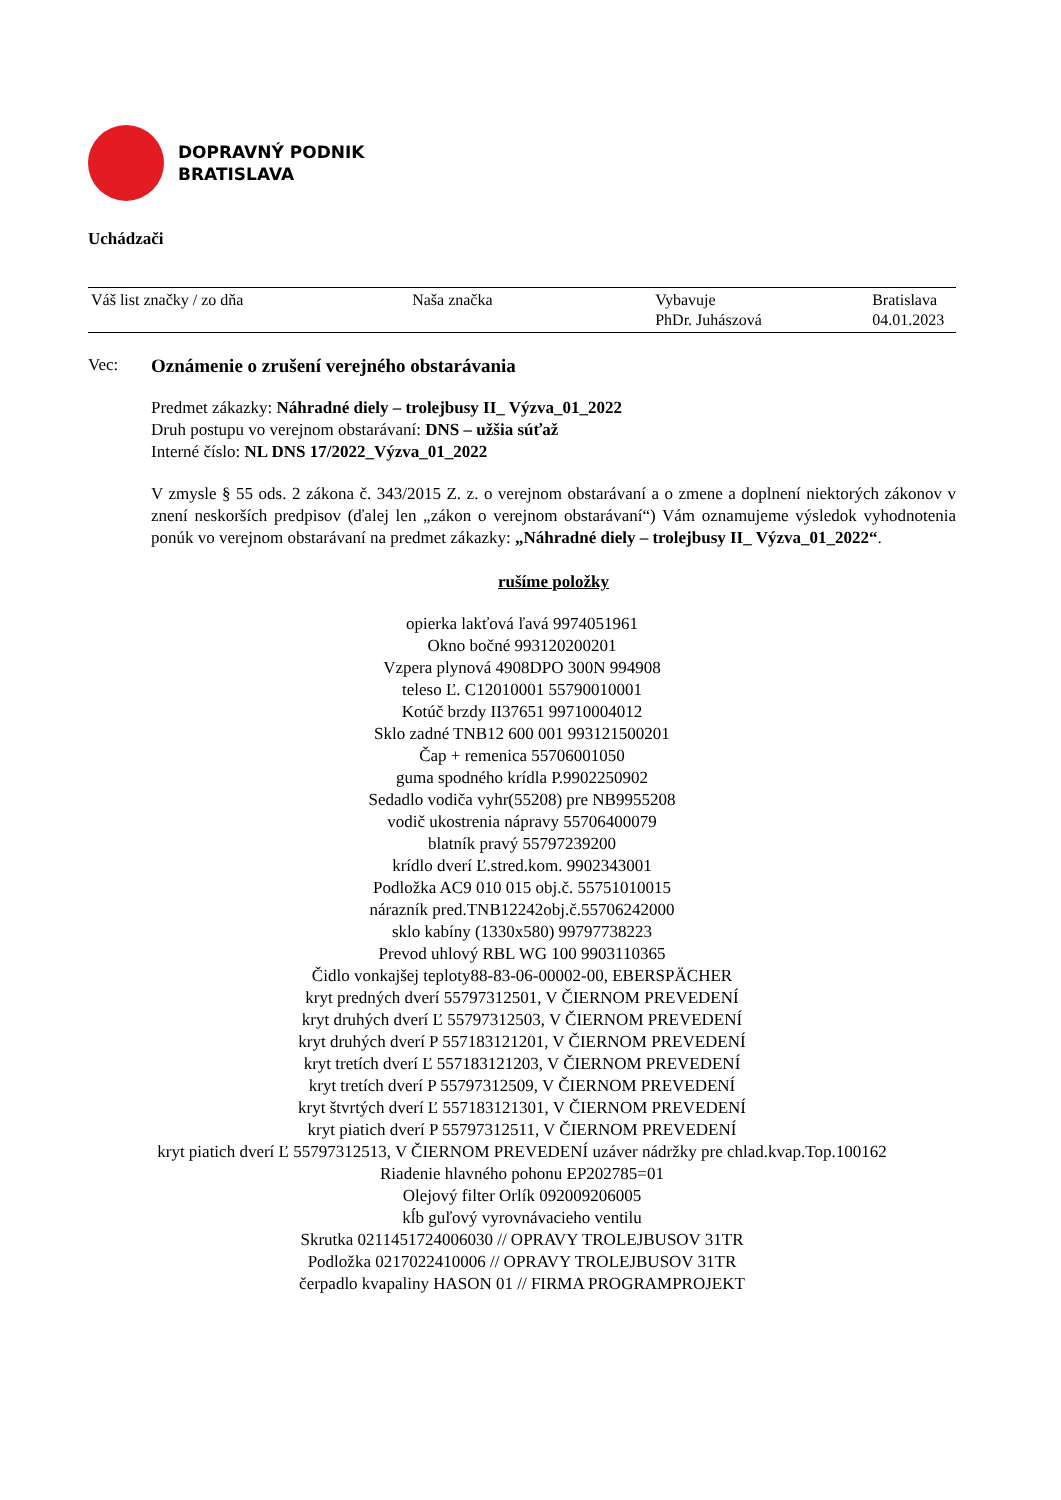DOPRAVNÝ PODNIK
BRATISLAVA
Uchádzači
| Váš list značky / zo dňa | Naša značka | Vybavuje PhDr. Juhászová | Bratislava 04.01.2023 |
Vec: Oznámenie o zrušení verejného obstarávania
Predmet zákazky: Náhradné diely – trolejbusy II_ Výzva_01_2022
Druh postupu vo verejnom obstarávaní: DNS – užšia súťaž
Interné číslo: NL DNS 17/2022_Výzva_01_2022
V zmysle § 55 ods. 2 zákona č. 343/2015 Z. z. o verejnom obstarávaní a o zmene a doplnení niektorých zákonov v znení neskorších predpisov (ďalej len „zákon o verejnom obstarávaní“) Vám oznamujeme výsledok vyhodnotenia ponúk vo verejnom obstarávaní na predmet zákazky: „Náhradné diely – trolejbusy II_ Výzva_01_2022“.
rušíme položky
opierka lakťová ľavá 9974051961
Okno bočné 993120200201
Vzpera plynová 4908DPO 300N 994908
teleso Ľ. C12010001 55790010001
Kotúč brzdy II37651 99710004012
Sklo zadné TNB12 600 001 993121500201
Čap + remenica 55706001050
guma spodného krídla P.9902250902
Sedadlo vodiča vyhr(55208) pre NB9955208
vodič ukostrenia nápravy 55706400079
blatník pravý 55797239200
krídlo dverí Ľ.stred.kom. 9902343001
Podložka AC9 010 015 obj.č. 55751010015
nárazník pred.TNB12242obj.č.55706242000
sklo kabíny (1330x580) 99797738223
Prevod uhlový RBL WG 100 9903110365
Čidlo vonkajšej teploty88-83-06-00002-00, EBERSPÄCHER
kryt predných dverí 55797312501, V ČIERNOM PREVEDENÍ
kryt druhých dverí Ľ 55797312503, V ČIERNOM PREVEDENÍ
kryt druhých dverí P 557183121201, V ČIERNOM PREVEDENÍ
kryt tretích dverí Ľ 557183121203, V ČIERNOM PREVEDENÍ
kryt tretích dverí P 55797312509, V ČIERNOM PREVEDENÍ
kryt štvrtých dverí Ľ 557183121301, V ČIERNOM PREVEDENÍ
kryt piatich dverí P 55797312511, V ČIERNOM PREVEDENÍ
kryt piatich dverí Ľ 55797312513, V ČIERNOM PREVEDENÍ uzáver nádržky pre chlad.kvap.Top.100162
Riadenie hlavného pohonu EP202785=01
Olejový filter Orlík 092009206005
kĺb guľový vyrovnávacieho ventilu
Skrutka 0211451724006030 // OPRAVY TROLEJBUSOV 31TR
Podložka 0217022410006 // OPRAVY TROLEJBUSOV 31TR
čerpadlo kvapaliny HASON 01 // FIRMA PROGRAMPROJEKT